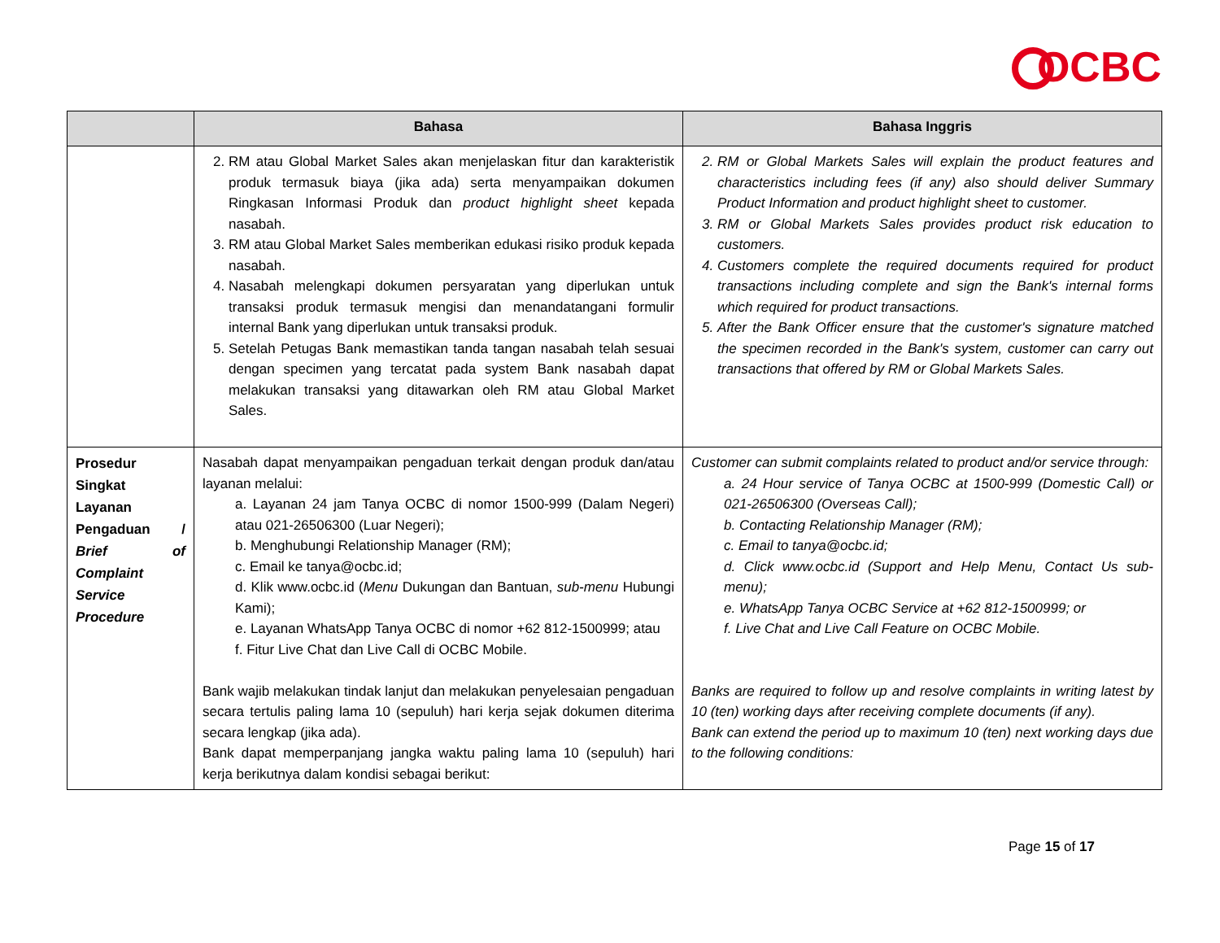OCBC
| | Bahasa | Bahasa Inggris |
| --- | --- | --- |
| | 2. RM atau Global Market Sales akan menjelaskan fitur dan karakteristik produk termasuk biaya (jika ada) serta menyampaikan dokumen Ringkasan Informasi Produk dan product highlight sheet kepada nasabah. 3. RM atau Global Market Sales memberikan edukasi risiko produk kepada nasabah. 4. Nasabah melengkapi dokumen persyaratan yang diperlukan untuk transaksi produk termasuk mengisi dan menandatangani formulir internal Bank yang diperlukan untuk transaksi produk. 5. Setelah Petugas Bank memastikan tanda tangan nasabah telah sesuai dengan specimen yang tercatat pada system Bank nasabah dapat melakukan transaksi yang ditawarkan oleh RM atau Global Market Sales. | 2. RM or Global Markets Sales will explain the product features and characteristics including fees (if any) also should deliver Summary Product Information and product highlight sheet to customer. 3. RM or Global Markets Sales provides product risk education to customers. 4. Customers complete the required documents required for product transactions including complete and sign the Bank's internal forms which required for product transactions. 5. After the Bank Officer ensure that the customer's signature matched the specimen recorded in the Bank's system, customer can carry out transactions that offered by RM or Global Markets Sales. |
| Prosedur Singkat Layanan Pengaduan / Brief of Complaint Service Procedure | Nasabah dapat menyampaikan pengaduan terkait dengan produk dan/atau layanan melalui: a. Layanan 24 jam Tanya OCBC di nomor 1500-999 (Dalam Negeri) atau 021-26506300 (Luar Negeri); b. Menghubungi Relationship Manager (RM); c. Email ke tanya@ocbc.id; d. Klik www.ocbc.id ( Menu Dukungan dan Bantuan, sub-menu Hubungi Kami); e. Layanan WhatsApp Tanya OCBC di nomor +62 812-1500999; atau f. Fitur Live Chat dan Live Call di OCBC Mobile. Bank wajib melakukan tindak lanjut dan melakukan penyelesaian pengaduan secara tertulis paling lama 10 (sepuluh) hari kerja sejak dokumen diterima secara lengkap (jika ada). Bank dapat memperpanjang jangka waktu paling lama 10 (sepuluh) hari kerja berikutnya dalam kondisi sebagai berikut: | Customer can submit complaints related to product and/or service through: a. 24 Hour service of Tanya OCBC at 1500-999 (Domestic Call) or 021-26506300 (Overseas Call); b. Contacting Relationship Manager (RM); c. Email to tanya@ocbc.id; d. Click www.ocbc.id (Support and Help Menu, Contact Us sub-menu); e. WhatsApp Tanya OCBC Service at +62 812-1500999; or f. Live Chat and Live Call Feature on OCBC Mobile. Banks are required to follow up and resolve complaints in writing latest by 10 (ten) working days after receiving complete documents (if any). Bank can extend the period up to maximum 10 (ten) next working days due to the following conditions: |
Page 15 of 17